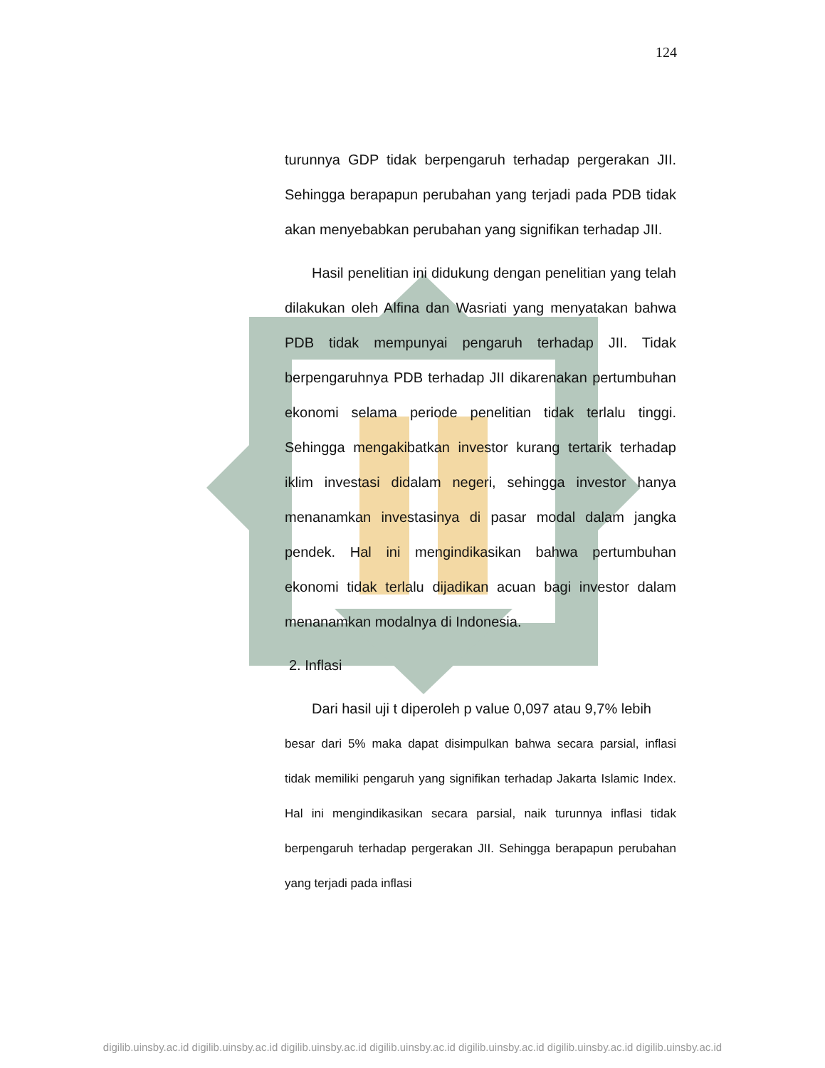124
turunnya GDP tidak berpengaruh terhadap pergerakan JII. Sehingga berapapun perubahan yang terjadi pada PDB tidak akan menyebabkan perubahan yang signifikan terhadap JII.
Hasil penelitian ini didukung dengan penelitian yang telah dilakukan oleh Alfina dan Wasriati yang menyatakan bahwa PDB tidak mempunyai pengaruh terhadap JII. Tidak berpengaruhnya PDB terhadap JII dikarenakan pertumbuhan ekonomi selama periode penelitian tidak terlalu tinggi. Sehingga mengakibatkan investor kurang tertarik terhadap iklim investasi didalam negeri, sehingga investor hanya menanamkan investasinya di pasar modal dalam jangka pendek. Hal ini mengindikasikan bahwa pertumbuhan ekonomi tidak terlalu dijadikan acuan bagi investor dalam menanamkan modalnya di Indonesia.
2. Inflasi
Dari hasil uji t diperoleh p value 0,097 atau 9,7% lebih
besar dari 5% maka dapat disimpulkan bahwa secara parsial, inflasi tidak memiliki pengaruh yang signifikan terhadap Jakarta Islamic Index. Hal ini mengindikasikan secara parsial, naik turunnya inflasi tidak berpengaruh terhadap pergerakan JII. Sehingga berapapun perubahan yang terjadi pada inflasi
digilib.uinsby.ac.id digilib.uinsby.ac.id digilib.uinsby.ac.id digilib.uinsby.ac.id digilib.uinsby.ac.id digilib.uinsby.ac.id digilib.uinsby.ac.id